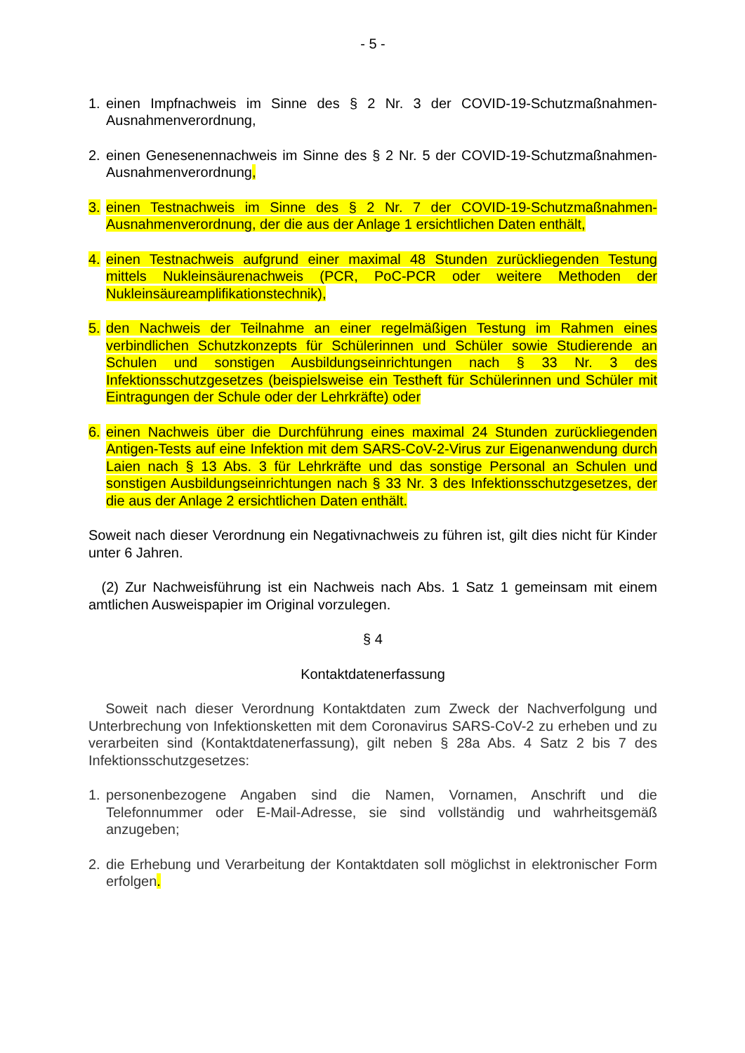- 5 -
1. einen Impfnachweis im Sinne des § 2 Nr. 3 der COVID-19-Schutzmaßnahmen-Ausnahmenverordnung,
2. einen Genesenennachweis im Sinne des § 2 Nr. 5 der COVID-19-Schutzmaßnahmen-Ausnahmenverordnung,
3. einen Testnachweis im Sinne des § 2 Nr. 7 der COVID-19-Schutzmaßnahmen-Ausnahmenverordnung, der die aus der Anlage 1 ersichtlichen Daten enthält,
4. einen Testnachweis aufgrund einer maximal 48 Stunden zurückliegenden Testung mittels Nukleinsäurenachweis (PCR, PoC-PCR oder weitere Methoden der Nukleinsäureamplifikationstechnik),
5. den Nachweis der Teilnahme an einer regelmäßigen Testung im Rahmen eines verbindlichen Schutzkonzepts für Schülerinnen und Schüler sowie Studierende an Schulen und sonstigen Ausbildungseinrichtungen nach § 33 Nr. 3 des Infektionsschutzgesetzes (beispielsweise ein Testheft für Schülerinnen und Schüler mit Eintragungen der Schule oder der Lehrkräfte) oder
6. einen Nachweis über die Durchführung eines maximal 24 Stunden zurückliegenden Antigen-Tests auf eine Infektion mit dem SARS-CoV-2-Virus zur Eigenanwendung durch Laien nach § 13 Abs. 3 für Lehrkräfte und das sonstige Personal an Schulen und sonstigen Ausbildungseinrichtungen nach § 33 Nr. 3 des Infektionsschutzgesetzes, der die aus der Anlage 2 ersichtlichen Daten enthält.
Soweit nach dieser Verordnung ein Negativnachweis zu führen ist, gilt dies nicht für Kinder unter 6 Jahren.
(2) Zur Nachweisführung ist ein Nachweis nach Abs. 1 Satz 1 gemeinsam mit einem amtlichen Ausweispapier im Original vorzulegen.
§ 4
Kontaktdatenerfassung
Soweit nach dieser Verordnung Kontaktdaten zum Zweck der Nachverfolgung und Unterbrechung von Infektionsketten mit dem Coronavirus SARS-CoV-2 zu erheben und zu verarbeiten sind (Kontaktdatenerfassung), gilt neben § 28a Abs. 4 Satz 2 bis 7 des Infektionsschutzgesetzes:
1. personenbezogene Angaben sind die Namen, Vornamen, Anschrift und die Telefonnummer oder E-Mail-Adresse, sie sind vollständig und wahrheitsgemäß anzugeben;
2. die Erhebung und Verarbeitung der Kontaktdaten soll möglichst in elektronischer Form erfolgen.